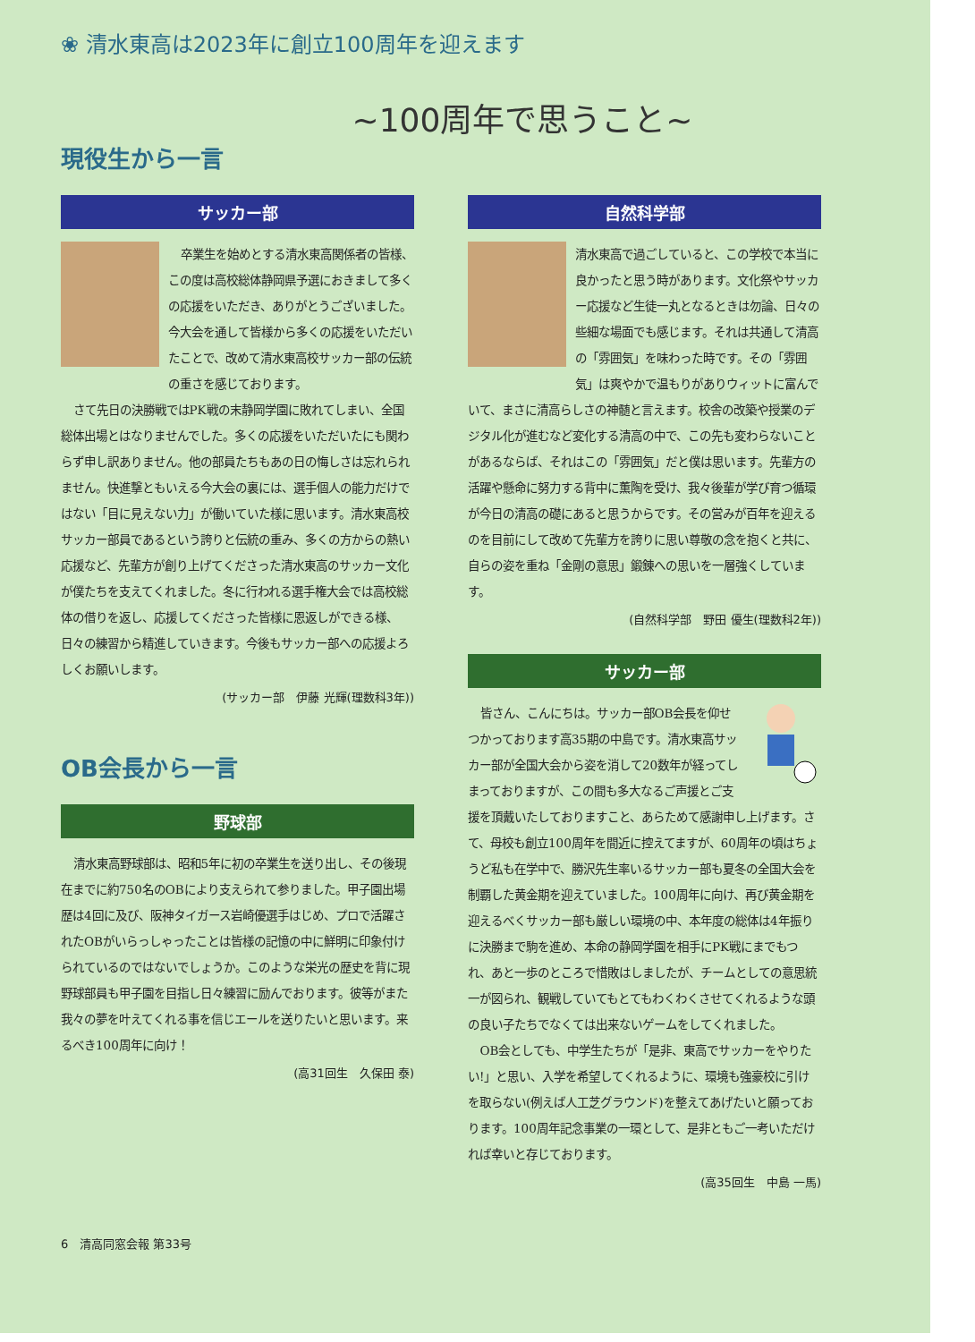❀ 清水東高は2023年に創立100周年を迎えます
~100周年で思うこと~
現役生から一言
サッカー部
卒業生を始めとする清水東高関係者の皆様、この度は高校総体静岡県予選におきまして多くの応援をいただき、ありがとうございました。今大会を通して皆様から多くの応援をいただいたことで、改めて清水東高校サッカー部の伝統の重さを感じております。
さて先日の決勝戦ではPK戦の末静岡学園に敗れてしまい、全国総体出場とはなりませんでした。多くの応援をいただいたにも関わらず申し訳ありません。他の部員たちもあの日の悔しさは忘れられません。快進撃ともいえる今大会の裏には、選手個人の能力だけではない「目に見えない力」が働いていた様に思います。清水東高校サッカー部員であるという誇りと伝統の重み、多くの方からの熱い応援など、先輩方が創り上げてくださった清水東高のサッカー文化が僕たちを支えてくれました。冬に行われる選手権大会では高校総体の借りを返し、応援してくださった皆様に恩返しができる様、日々の練習から精進していきます。今後もサッカー部への応援よろしくお願いします。
(サッカー部　伊藤 光輝(理数科3年))
OB会長から一言
野球部
清水東高野球部は、昭和5年に初の卒業生を送り出し、その後現在までに約750名のOBにより支えられて参りました。甲子園出場歴は4回に及び、阪神タイガース岩崎優選手はじめ、プロで活躍されたOBがいらっしゃったことは皆様の記憶の中に鮮明に印象付けられているのではないでしょうか。このような栄光の歴史を背に現野球部員も甲子園を目指し日々練習に励んでおります。彼等がまた我々の夢を叶えてくれる事を信じエールを送りたいと思います。来るべき100周年に向け！
(高31回生　久保田 泰)
自然科学部
清水東高で過ごしていると、この学校で本当に良かったと思う時があります。文化祭やサッカー応援など生徒一丸となるときは勿論、日々の些細な場面でも感じます。それは共通して清高の「雰囲気」を味わった時です。その「雰囲気」は爽やかで温もりがありウィットに富んでいて、まさに清高らしさの神髄と言えます。校舎の改築や授業のデジタル化が進むなど変化する清高の中で、この先も変わらないことがあるならば、それはこの「雰囲気」だと僕は思います。先輩方の活躍や懸命に努力する背中に薫陶を受け、我々後輩が学び育つ循環が今日の清高の礎にあると思うからです。その営みが百年を迎えるのを目前にして改めて先輩方を誇りに思い尊敬の念を抱くと共に、自らの姿を重ね「金剛の意思」鍛錬への思いを一層強くしています。
(自然科学部　野田 優生(理数科2年))
サッカー部
皆さん、こんにちは。サッカー部OB会長を仰せつかっております高35期の中島です。清水東高サッカー部が全国大会から姿を消して20数年が経ってしまっておりますが、この間も多大なるご声援とご支援を頂戴いたしておりますこと、あらためて感謝申し上げます。さて、母校も創立100周年を間近に控えてますが、60周年の頃はちょうど私も在学中で、勝沢先生率いるサッカー部も夏冬の全国大会を制覇した黄金期を迎えていました。100周年に向け、再び黄金期を迎えるべくサッカー部も厳しい環境の中、本年度の総体は4年振りに決勝まで駒を進め、本命の静岡学園を相手にPK戦にまでもつれ、あと一歩のところで惜敗はしましたが、チームとしての意思統一が図られ、観戦していてもとてもわくわくさせてくれるような頭の良い子たちでなくては出来ないゲームをしてくれました。
OB会としても、中学生たちが「是非、東高でサッカーをやりたい!」と思い、入学を希望してくれるように、環境も強豪校に引けを取らない(例えば人工芝グラウンド)を整えてあげたいと願っております。100周年記念事業の一環として、是非ともご一考いただければ幸いと存じております。
(高35回生　中島 一馬)
6　清高同窓会報 第33号